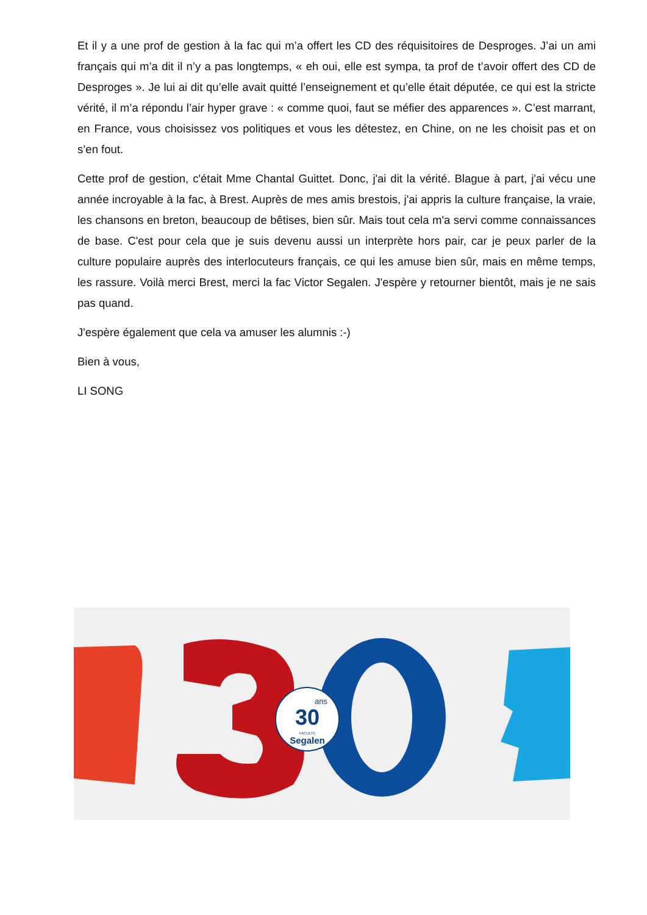Et il y a une prof de gestion à la fac qui m’a offert les CD des réquisitoires de Desproges. J’ai un ami français qui m’a dit il n’y a pas longtemps, « eh oui, elle est sympa, ta prof de t’avoir offert des CD de Desproges ». Je lui ai dit qu’elle avait quitté l’enseignement et qu’elle était députée, ce qui est la stricte vérité, il m’a répondu l’air hyper grave : « comme quoi, faut se méfier des apparences ». C’est marrant, en France, vous choisissez vos politiques et vous les détestez, en Chine, on ne les choisit pas et on s’en fout.
Cette prof de gestion, c'était Mme Chantal Guittet. Donc, j'ai dit la vérité. Blague à part, j'ai vécu une année incroyable à la fac, à Brest. Auprès de mes amis brestois, j'ai appris la culture française, la vraie, les chansons en breton, beaucoup de bêtises, bien sûr. Mais tout cela m'a servi comme connaissances de base. C'est pour cela que je suis devenu aussi un interprète hors pair, car je peux parler de la culture populaire auprès des interlocuteurs français, ce qui les amuse bien sûr, mais en même temps, les rassure. Voilà merci Brest, merci la fac Victor Segalen. J'espère y retourner bientôt, mais je ne sais pas quand.
J'espère également que cela va amuser les alumnis :-)
Bien à vous,
LI SONG
30
ans
Segalen
FACULTÉ